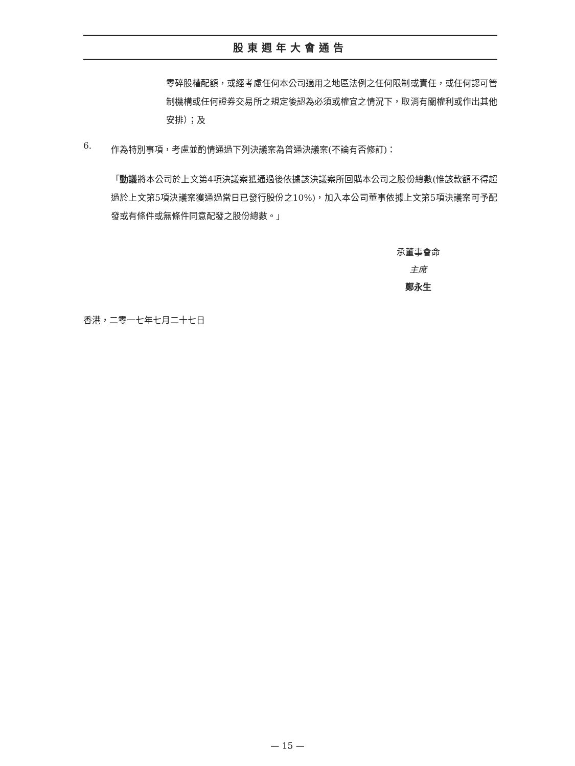股東週年大會通告
零碎股權配額，或經考慮任何本公司適用之地區法例之任何限制或責任，或任何認可管制機構或任何證券交易所之規定後認為必須或權宜之情況下，取消有關權利或作出其他安排）；及
6.
作為特別事項，考慮並酌情通過下列決議案為普通決議案(不論有否修訂)：
「動議將本公司於上文第4項決議案獲通過後依據該決議案所回購本公司之股份總數(惟該款額不得超過於上文第5項決議案獲通過當日已發行股份之10%)，加入本公司董事依據上文第5項決議案可予配發或有條件或無條件同意配發之股份總數。」
承董事會命
主席
鄭永生
香港，二零一七年七月二十七日
— 15 —